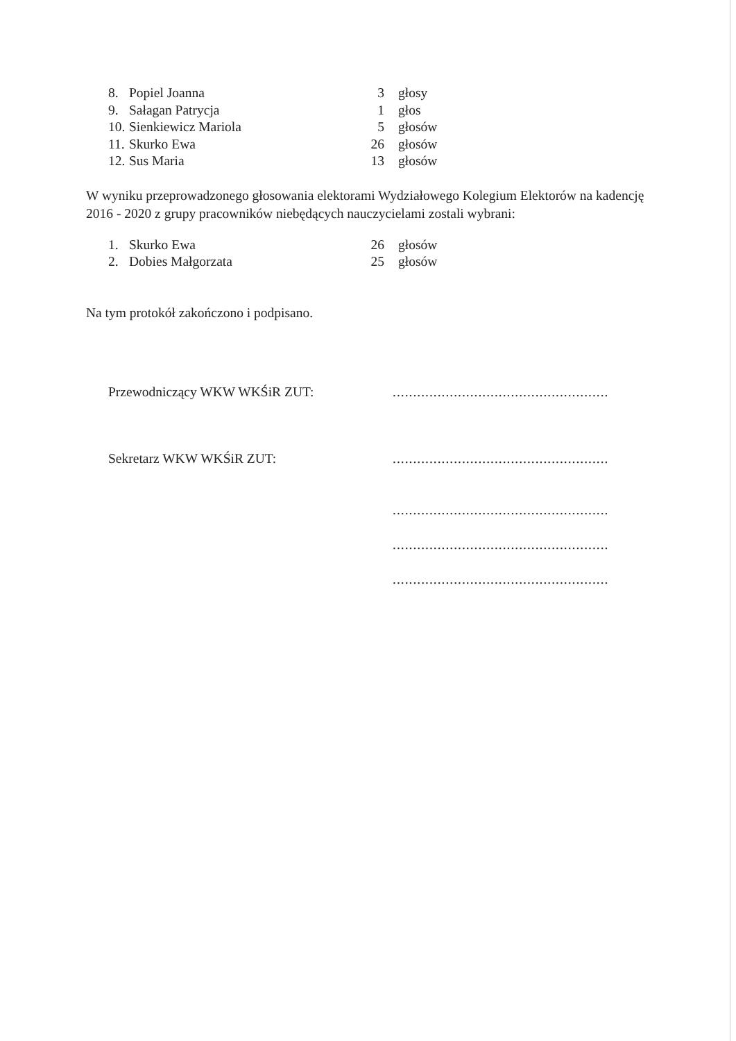8. Popiel Joanna 3 głosy
9. Sałagan Patrycja 1 głos
10. Sienkiewicz Mariola 5 głosów
11. Skurko Ewa 26 głosów
12. Sus Maria 13 głosów
W wyniku przeprowadzonego głosowania elektorami Wydziałowego Kolegium Elektorów na kadencję 2016 - 2020 z grupy pracowników niebędących nauczycielami zostali wybrani:
1. Skurko Ewa 26 głosów
2. Dobies Małgorzata 25 głosów
Na tym protokół zakończono i podpisano.
Przewodniczący WKW WKŚiR ZUT:.....................................................
Sekretarz WKW WKŚiR ZUT:.....................................................
.....................................................
.....................................................
.....................................................